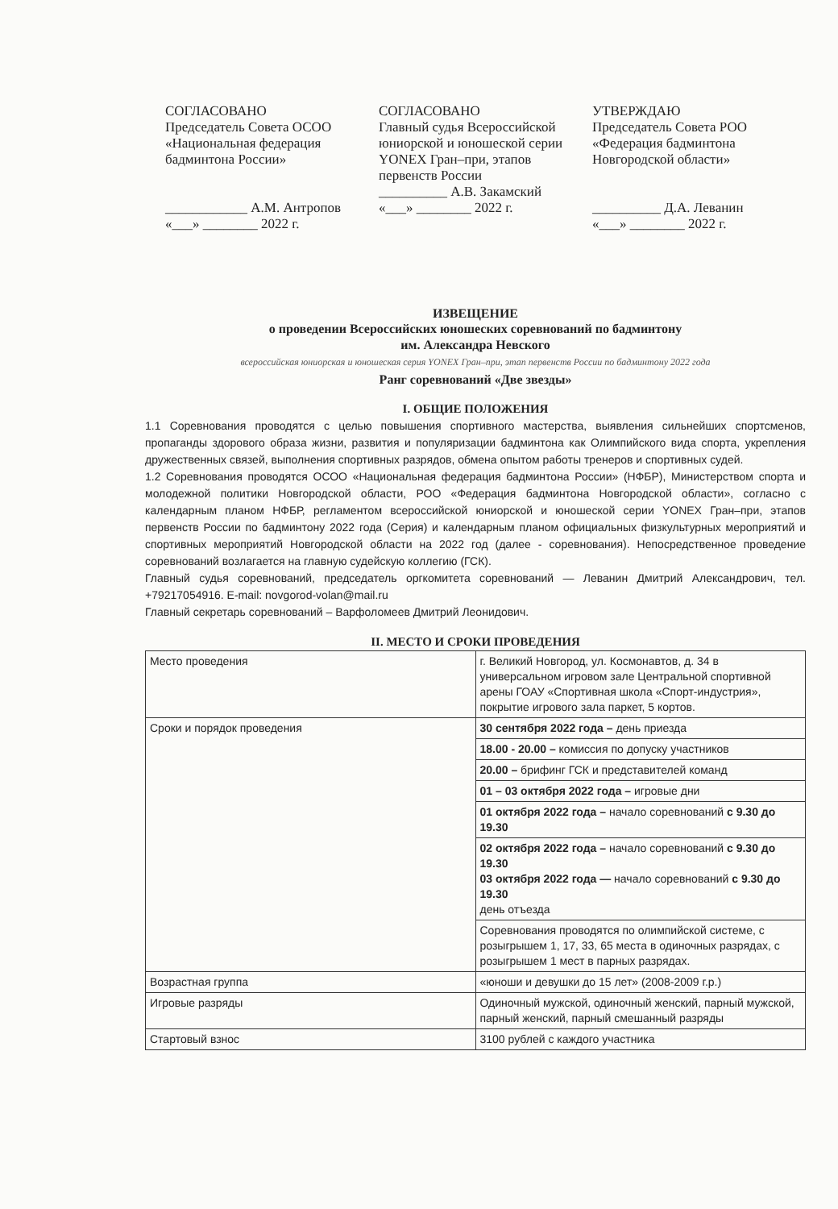СОГЛАСОВАНО
Председатель Совета ОСОО «Национальная федерация бадминтона России»
____________ А.М. Антропов
«___» ________ 2022 г.
СОГЛАСОВАНО
Главный судья Всероссийской юниорской и юношеской серии YONEX Гран–при, этапов первенств России
__________ А.В. Закамский
«___» ________ 2022 г.
УТВЕРЖДАЮ
Председатель Совета РОО «Федерация бадминтона Новгородской области»
__________ Д.А. Леванин
«___» ________ 2022 г.
ИЗВЕЩЕНИЕ
о проведении Всероссийских юношеских соревнований по бадминтону
им. Александра Невского
всероссийская юниорская и юношеская серия YONEX Гран–при, этап первенств России по бадминтону 2022 года
Ранг соревнований «Две звезды»
I. ОБЩИЕ ПОЛОЖЕНИЯ
1.1 Соревнования проводятся с целью повышения спортивного мастерства, выявления сильнейших спортсменов, пропаганды здорового образа жизни, развития и популяризации бадминтона как Олимпийского вида спорта, укрепления дружественных связей, выполнения спортивных разрядов, обмена опытом работы тренеров и спортивных судей.
1.2 Соревнования проводятся ОСОО «Национальная федерация бадминтона России» (НФБР), Министерством спорта и молодежной политики Новгородской области, РОО «Федерация бадминтона Новгородской области», согласно с календарным планом НФБР, регламентом всероссийской юниорской и юношеской серии YONEX Гран–при, этапов первенств России по бадминтону 2022 года (Серия) и календарным планом официальных физкультурных мероприятий и спортивных мероприятий Новгородской области на 2022 год (далее - соревнования). Непосредственное проведение соревнований возлагается на главную судейскую коллегию (ГСК).
Главный судья соревнований, председатель оргкомитета соревнований — Леванин Дмитрий Александрович, тел. +79217054916. E-mail: novgorod-volan@mail.ru
Главный секретарь соревнований – Варфоломеев Дмитрий Леонидович.
II. МЕСТО И СРОКИ ПРОВЕДЕНИЯ
| Место проведения | г. Великий Новгород, ул. Космонавтов, д. 34 в универсальном игровом зале Центральной спортивной арены ГОАУ «Спортивная школа «Спорт-индустрия», покрытие игрового зала паркет, 5 кортов. |
| Сроки и порядок проведения | 30 сентября 2022 года – день приезда |
| | 18.00 - 20.00 – комиссия по допуску участников |
| | 20.00 – брифинг ГСК и представителей команд |
| | 01 – 03 октября 2022 года – игровые дни |
| | 01 октября 2022 года – начало соревнований с 9.30 до 19.30 |
| | 02 октября 2022 года – начало соревнований с 9.30 до 19.30 03 октября 2022 года — начало соревнований с 9.30 до 19.30 день отъезда |
| | Соревнования проводятся по олимпийской системе, с розыгрышем 1, 17, 33, 65 места в одиночных разрядах, с розыгрышем 1 мест в парных разрядах. |
| Возрастная группа | «юноши и девушки до 15 лет» (2008-2009 г.р.) |
| Игровые разряды | Одиночный мужской, одиночный женский, парный мужской, парный женский, парный смешанный разряды |
| Стартовый взнос | 3100 рублей с каждого участника |